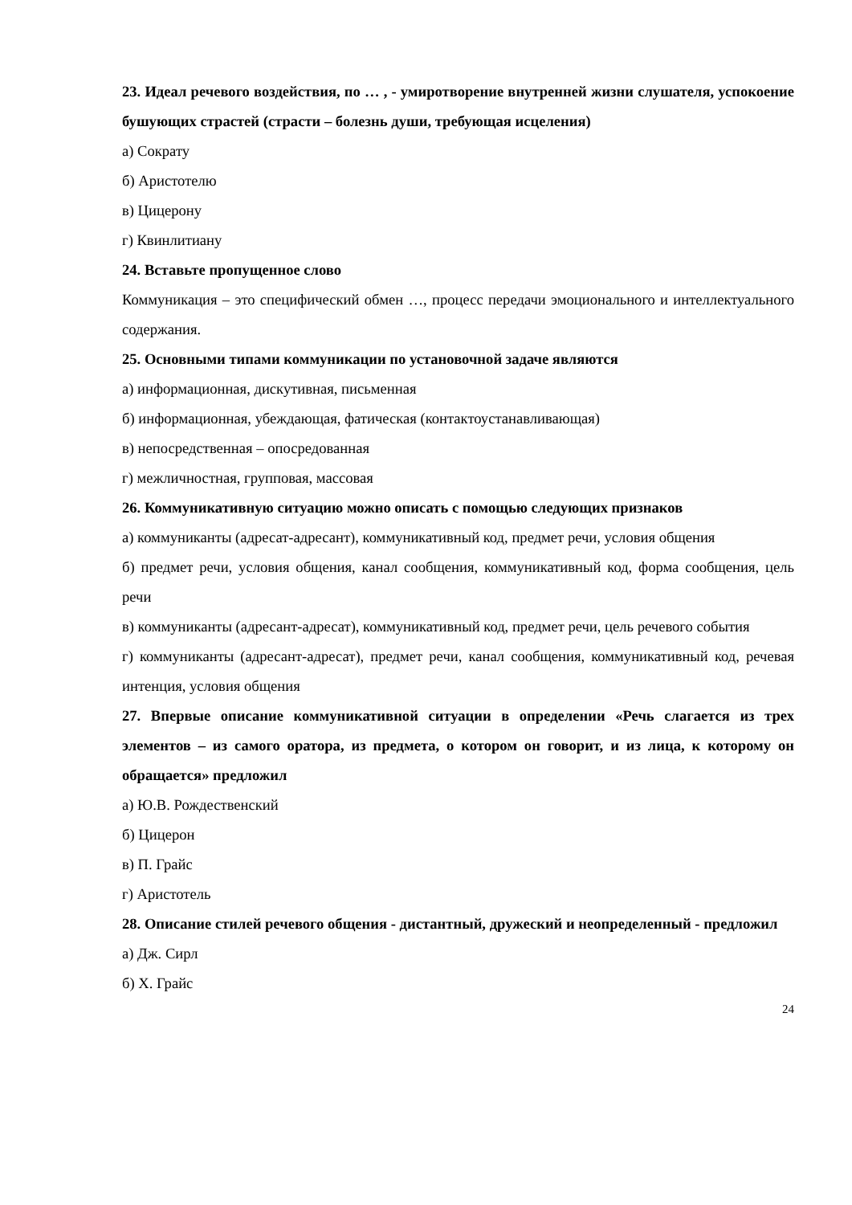23. Идеал речевого воздействия, по … , - умиротворение внутренней жизни слушателя, успокоение бушующих страстей (страсти – болезнь души, требующая исцеления)
а) Сократу
б) Аристотелю
в) Цицерону
г) Квинлитиану
24. Вставьте пропущенное слово
Коммуникация – это специфический обмен …, процесс передачи эмоционального и интеллектуального содержания.
25. Основными типами коммуникации по установочной задаче являются
а) информационная, дискутивная, письменная
б) информационная, убеждающая, фатическая (контактоустанавливающая)
в) непосредственная – опосредованная
г) межличностная, групповая, массовая
26. Коммуникативную ситуацию можно описать с помощью следующих признаков
а) коммуниканты (адресат-адресант), коммуникативный код, предмет речи, условия общения
б) предмет речи, условия общения, канал сообщения, коммуникативный код, форма сообщения, цель речи
в) коммуниканты (адресант-адресат), коммуникативный код, предмет речи, цель речевого события
г) коммуниканты (адресант-адресат), предмет речи, канал сообщения, коммуникативный код, речевая интенция, условия общения
27. Впервые описание коммуникативной ситуации в определении «Речь слагается из трех элементов – из самого оратора, из предмета, о котором он говорит, и из лица, к которому он обращается» предложил
а) Ю.В. Рождественский
б) Цицерон
в) П. Грайс
г) Аристотель
28. Описание стилей речевого общения - дистантный, дружеский и неопределенный - предложил
а) Дж. Сирл
б) Х. Грайс
24